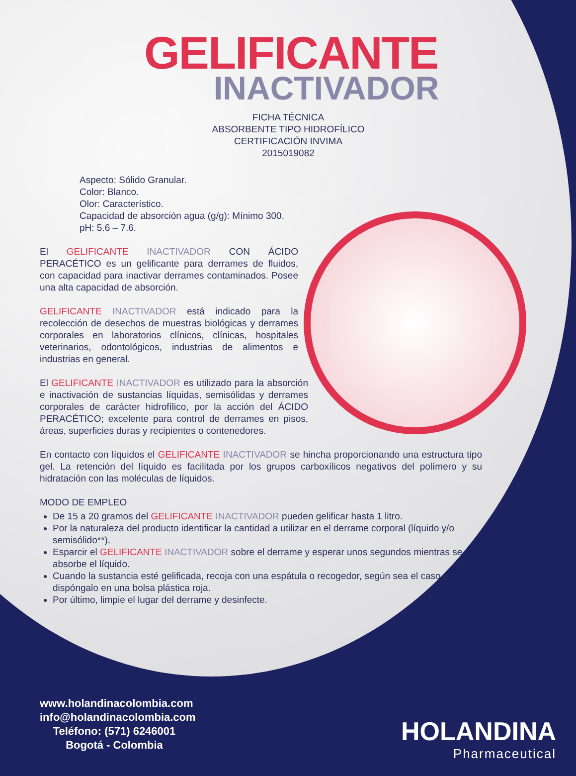GELIFICANTE
INACTIVADOR
FICHA TÉCNICA
ABSORBENTE TIPO HIDROFÍLICO
CERTIFICACIÓN INVIMA 2015019082
Aspecto: Sólido Granular.
Color: Blanco.
Olor: Característico.
Capacidad de absorción agua (g/g): Mínimo 300.
pH: 5.6 – 7.6.
El GELIFICANTE INACTIVADOR CON ÁCIDO PERACÉTICO es un gelificante para derrames de fluidos, con capacidad para inactivar derrames contaminados. Posee una alta capacidad de absorción.
GELIFICANTE INACTIVADOR está indicado para la recolección de desechos de muestras biológicas y derrames corporales en laboratorios clínicos, clínicas, hospitales veterinarios, odontológicos, industrias de alimentos e industrias en general.
El GELIFICANTE INACTIVADOR es utilizado para la absorción e inactivación de sustancias líquidas, semisólidas y derrames corporales de carácter hidrofílico, por la acción del ÁCIDO PERACÉTICO; excelente para control de derrames en pisos, áreas, superficies duras y recipientes o contenedores.
En contacto con líquidos el GELIFICANTE INACTIVADOR se hincha proporcionando una estructura tipo gel. La retención del líquido es facilitada por los grupos carboxílicos negativos del polímero y su hidratación con las moléculas de líquidos.
MODO DE EMPLEO
De 15 a 20 gramos del GELIFICANTE INACTIVADOR pueden gelificar hasta 1 litro.
Por la naturaleza del producto identificar la cantidad a utilizar en el derrame corporal (líquido y/o semisólido**).
Esparcir el GELIFICANTE INACTIVADOR sobre el derrame y esperar unos segundos mientras se absorbe el líquido.
Cuando la sustancia esté gelificada, recoja con una espátula o recogedor, según sea el caso y dispóngalo en una bolsa plástica roja.
Por último, limpie el lugar del derrame y desinfecte.
www.holandinacolombia.com
info@holandinacolombia.com
Teléfono: (571) 6246001
Bogotá - Colombia
HOLANDINA
Pharmaceutical